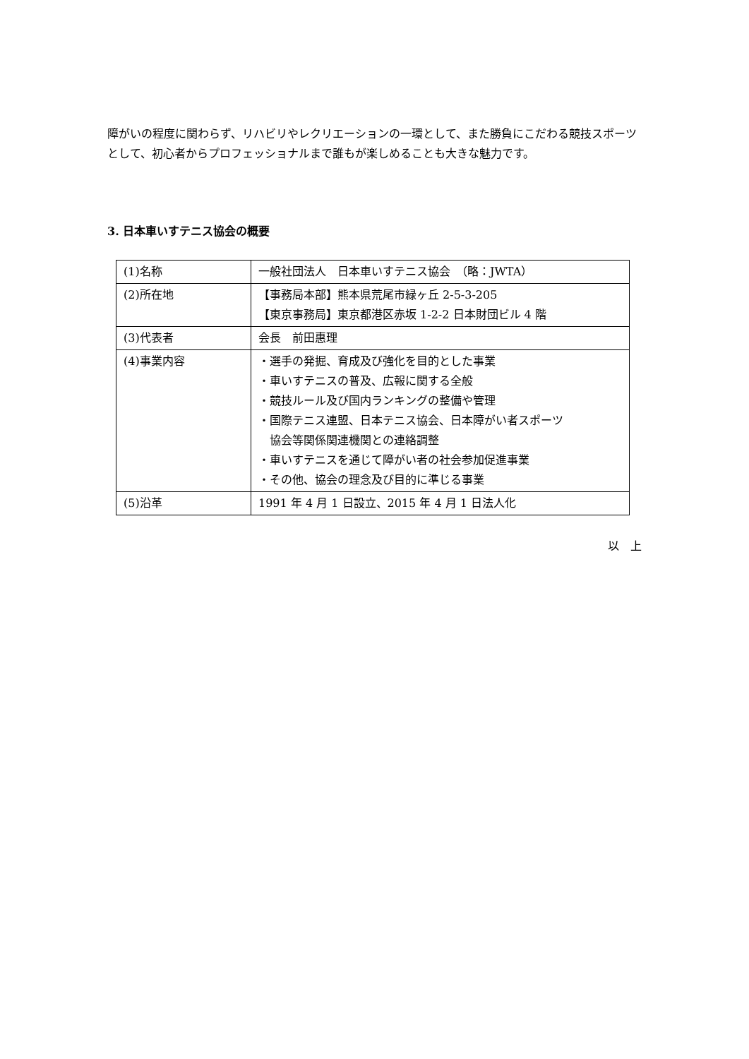障がいの程度に関わらず、リハビリやレクリエーションの一環として、また勝負にこだわる競技スポーツとして、初心者からプロフェッショナルまで誰もが楽しめることも大きな魅力です。
3. 日本車いすテニス協会の概要
| (1)名称 | 一般社団法人 日本車いすテニス協会 （略：JWTA） |
| (2)所在地 | 【事務局本部】熊本県荒尾市緑ヶ丘 2-5-3-205 【東京事務局】東京都港区赤坂 1-2-2 日本財団ビル 4 階 |
| (3)代表者 | 会長 前田惠理 |
| (4)事業内容 | ・選手の発掘、育成及び強化を目的とした事業 ・車いすテニスの普及、広報に関する全般 ・競技ルール及び国内ランキングの整備や管理 ・国際テニス連盟、日本テニス協会、日本障がい者スポーツ 協会等関係関連機関との連絡調整 ・車いすテニスを通じて障がい者の社会参加促進事業 ・その他、協会の理念及び目的に準じる事業 |
| (5)沿革 | 1991 年 4 月 1 日設立、2015 年 4 月 1 日法人化 |
以　上